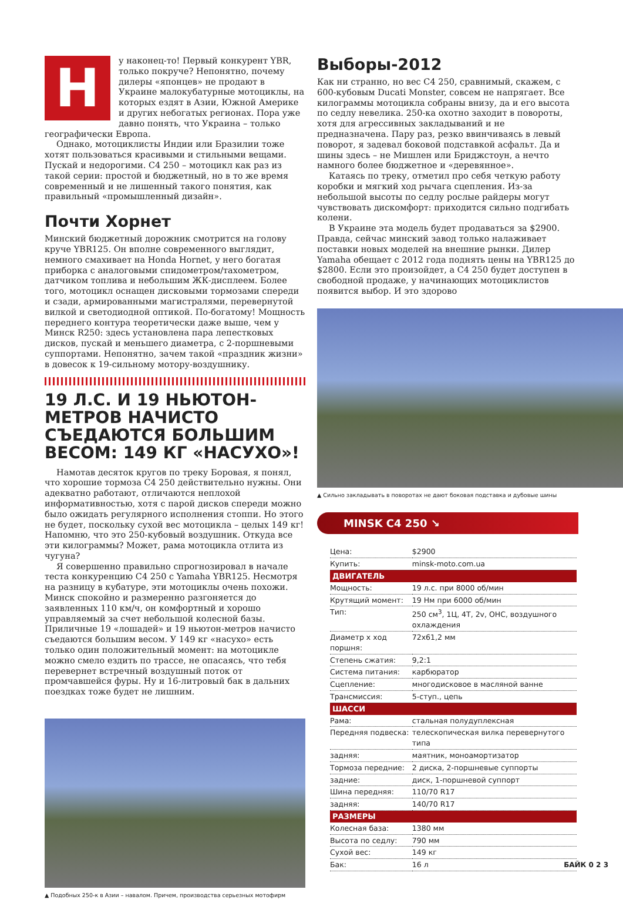Н
у наконец-то! Первый конкурент YBR, только покруче? Непонятно, почему дилеры «японцев» не продают в Украине малокубатурные мотоциклы, на которых ездят в Азии, Южной Америке и других небогатых регионах. Пора уже давно понять, что Украина – только географически Европа.
Однако, мотоциклисты Индии или Бразилии тоже хотят пользоваться красивыми и стильными вещами. Пускай и недорогими. С4 250 – мотоцикл как раз из такой серии: простой и бюджетный, но в то же время современный и не лишенный такого понятия, как правильный «промышленный дизайн».
Почти Хорнет
Минский бюджетный дорожник смотрится на голову круче YBR125. Он вполне современного выглядит, немного смахивает на Honda Hornet, у него богатая приборка с аналоговыми спидометром/тахометром, датчиком топлива и небольшим ЖК-дисплеем. Более того, мотоцикл оснащен дисковыми тормозами спереди и сзади, армированными магистралями, перевернутой вилкой и светодиодной оптикой. По-богатому! Мощность переднего контура теоретически даже выше, чем у Минск R250: здесь установлена пара лепестковых дисков, пускай и меньшего диаметра, с 2-поршневыми суппортами. Непонятно, зачем такой «праздник жизни» в довесок к 19-сильному мотору-воздушнику.
19 Л.С. И 19 НЬЮТОН-МЕТРОВ НАЧИСТО СЪЕДАЮТСЯ БОЛЬШИМ ВЕСОМ: 149 КГ «НАСУХО»!
Намотав десяток кругов по треку Боровая, я понял, что хорошие тормоза С4 250 действительно нужны. Они адекватно работают, отличаются неплохой информативностью, хотя с парой дисков спереди можно было ожидать регулярного исполнения стоппи. Но этого не будет, поскольку сухой вес мотоцикла – целых 149 кг! Напомню, что это 250-кубовый воздушник. Откуда все эти килограммы? Может, рама мотоцикла отлита из чугуна?
Я совершенно правильно спрогнозировал в начале теста конкуренцию С4 250 с Yamaha YBR125. Несмотря на разницу в кубатуре, эти мотоциклы очень похожи. Минск спокойно и размеренно разгоняется до заявленных 110 км/ч, он комфортный и хорошо управляемый за счет небольшой колесной базы. Приличные 19 «лошадей» и 19 ньютон-метров начисто съедаются большим весом. У 149 кг «насухо» есть только один положительный момент: на мотоцикле можно смело ездить по трассе, не опасаясь, что тебя перевернет встречный воздушный поток от промчавшейся фуры. Ну и 16-литровый бак в дальних поездках тоже будет не лишним.
▲ Подобных 250-к в Азии – навалом. Причем, производства серьезных мотофирм
Выборы-2012
Как ни странно, но вес С4 250, сравнимый, скажем, с 600-кубовым Ducati Monster, совсем не напрягает. Все килограммы мотоцикла собраны внизу, да и его высота по седлу невелика. 250-ка охотно заходит в повороты, хотя для агрессивных закладываний и не предназначена. Пару раз, резко ввинчиваясь в левый поворот, я задевал боковой подставкой асфальт. Да и шины здесь – не Мишлен или Бриджстоун, а нечто намного более бюджетное и «деревянное».
Катаясь по треку, отметил про себя четкую работу коробки и мягкий ход рычага сцепления. Из-за небольшой высоты по седлу рослые райдеры могут чувствовать дискомфорт: приходится сильно подгибать колени.
В Украине эта модель будет продаваться за $2900. Правда, сейчас минский завод только налаживает поставки новых моделей на внешние рынки. Дилер Yamaha обещает с 2012 года поднять цены на YBR125 до $2800. Если это произойдет, а С4 250 будет доступен в свободной продаже, у начинающих мотоциклистов появится выбор. И это здорово
▲ Сильно закладывать в поворотах не дают боковая подставка и дубовые шины
MINSK C4 250 ↘
| Цена: | $2900 |
| Купить: | minsk-moto.com.ua |
| ДВИГАТЕЛЬ | |
| Мощность: | 19 л.с. при 8000 об/мин |
| Крутящий момент: | 19 Нм при 6000 об/мин |
| Тип: | 250 см<sup>3</sup>, 1Ц, 4Т, 2v, OHC, воздушного охлаждения |
| Диаметр х ход поршня: | 72x61,2 мм |
| Степень сжатия: | 9,2:1 |
| Система питания: | карбюратор |
| Сцепление: | многодисковое в масляной ванне |
| Трансмиссия: | 5-ступ., цепь |
| ШАССИ | |
| Рама: | стальная полудуплексная |
| Передняя подвеска: | телескопическая вилка перевернутого типа |
| задняя: | маятник, моноамортизатор |
| Тормоза передние: | 2 диска, 2-поршневые суппорты |
| задние: | диск, 1-поршневой суппорт |
| Шина передняя: | 110/70 R17 |
| задняя: | 140/70 R17 |
| РАЗМЕРЫ | |
| Колесная база: | 1380 мм |
| Высота по седлу: | 790 мм |
| Сухой вес: | 149 кг |
| Бак: | 16 л |
БАЙК 0 2 3